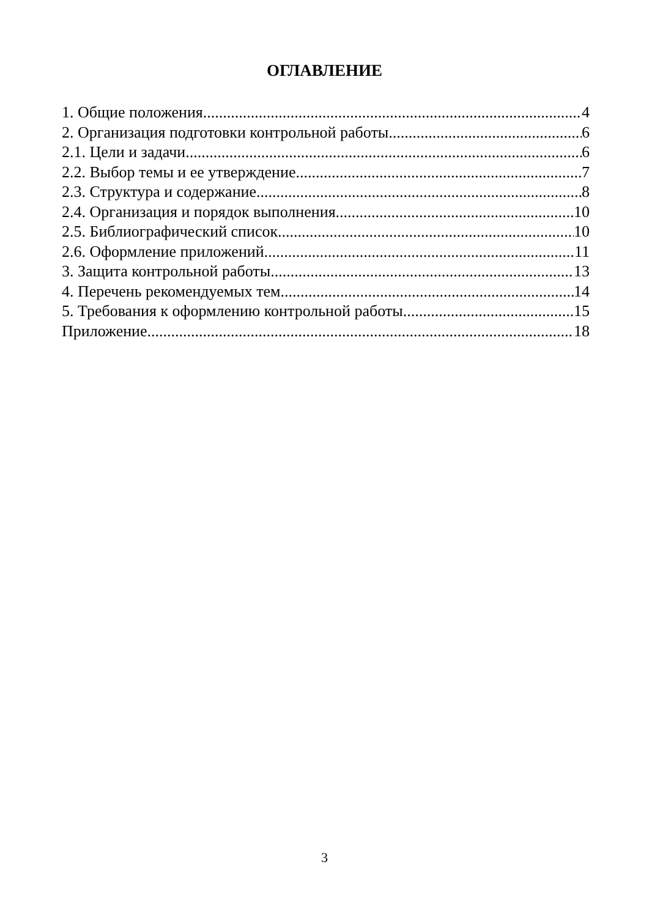ОГЛАВЛЕНИЕ
1. Общие положения 4
2. Организация подготовки контрольной работы 6
2.1. Цели и задачи 6
2.2. Выбор темы и ее утверждение 7
2.3. Структура и содержание 8
2.4. Организация и порядок выполнения 10
2.5. Библиографический список 10
2.6. Оформление приложений 11
3. Защита контрольной работы 13
4. Перечень рекомендуемых тем 14
5. Требования к оформлению контрольной работы 15
Приложение 18
3